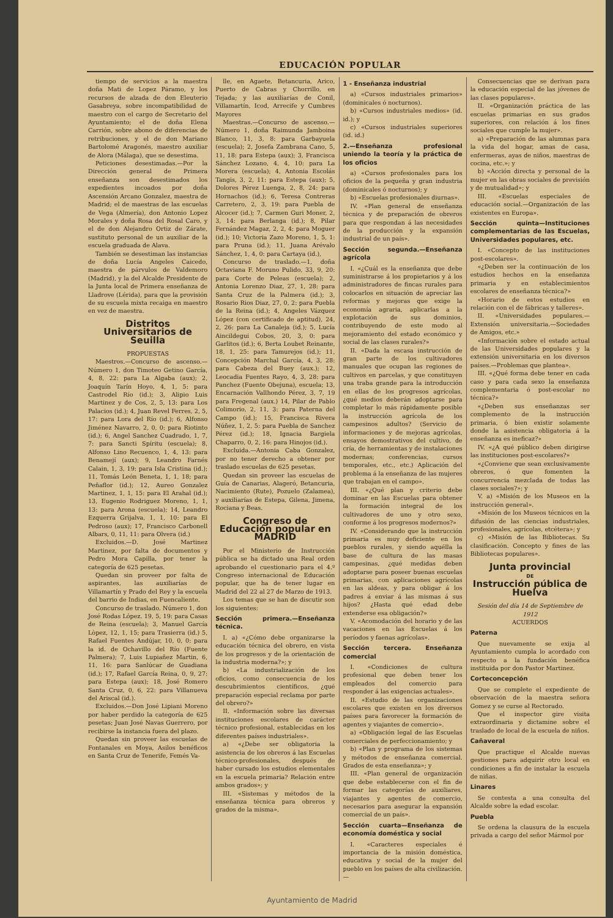EDUCACIÓN POPULAR
tiempo de servicios a la maestra doña Mati de Lopez Páramo, y los recursos de alzada de don Eleuterio Gasabreya, sobre incompatibilidad de maestro con el cargo de Secretario del Ayuntamiento; el de doña Elena Carrión, sobre abono de diferencias de retribuciones, y el de don Mariano Bartolomé Aragonés, maestro auxiliar de Alora (Málaga), que se desestima.
Peticiones desestimadas.—Por la Dirección general de Primera enseñanza son desestimados los expedientes incoados por doña Ascensión Arcano Gonzalez, maestra de Madrid; el de maestras de las escuelas de Vega (Almería), don Antonio Lopez Morales y doña Rosa del Rosal Caro, y el de don Alejandro Ortiz de Zárate, sustituto personal de un auxiliar de la escuela graduada de Alava.
También se desestiman las instancias de doña Lucía Angeles Caicedo, maestra de párvulos de Valdemoro (Madrid), y la del Alcalde Presidente de la Junta local de Primera enseñanza de Lladrove (Lérida), para que la provisión de su escuela mixta recaiga en maestro en vez de maestra.
Distritos Universitarios de Seuilla
PROPUESTAS
Maestros.—Concurso de ascenso.—Número 1, don Timoteo Getino García, 4, 8, 22: para La Algaba (aux); 2, Joaquín Tarín Hoyo, 4, 1, 5: para Castrodel Río (id.); 3, Alipio Luis Martinez y de Cos, 2, 5, 13: para Los Palacios (id.); 4, Juan Revel Ferres, 2, 5, 17: para Lora del Río (id.); 6, Alfonso Jiménez Navarro, 2, 0, 0: para Riotinto (id.); 6, Angel Sanchez Cuadrado, 1, 7, 7: para Sancti Spíritu (escuela); 8, Alfonso Lino Recuenco, 1, 4, 13: para Benamejí (aux); 9, Leandro Farnés Calain, 1, 3, 19: para Isla Cristina (id.); 11, Tomás León Beneta, 1, 1, 18; para Peñaflor (id.); 12, Aureo Gonzalez Martinez, 1, 1, 15: para El Arahal (id.); 13, Eugenio Rodriguez Moreno, 1, 1, 13: para Arona (escuela); 14, Leandro Ezquerra Grijalva, 1, 1, 10: para El Pedroso (aux); 17, Francisco Carbonell Albars, 0, 11, 11: para Olvera (id.)
Excluidos.—D. José Martinez Martinez, por falta de documentos y Pedro Mora Capilla, por tener la categoría de 625 pesetas.
Quedan sin proveer por falta de aspirantes, las auxiliarías de Villamartín y Prado del Rey y la escuela del barrio de Indias, en Fuencaliente.
Concurso de traslado. Número 1, don José Rodas López. 19, 5, 19: para Casas de Reina (escuela); 3, Manuel García Lòpez, 12, 1, 15; para Trasierra (id.) 5, Rafael Fuentes Andújar, 10, 0, 0: para la id. de Ochavillo del Río (Fuente Palmera); 7, Luis Lupiañez Martin, 6, 11, 16: para Sanlúcar de Guadiana (id.); 17, Rafael García Reina, 0, 9, 27: para Estepa (aux); 18, José Romero Santa Cruz, 0, 6, 22: para Villanueva del Ariscal (id.).
Excluidos.—Don José Lipiani Moreno por haber perdido la categoría de 625 pesetas; Juan José Navas Guerrero, por recibirse la instancia fuera del plazo.
Quedan sin proveer las escuelas de Fontanales en Moya, Asilos benéficos en Santa Cruz de Tenerife, Femés Va-
lle, en Agaete, Betancuria, Arico, Puerto de Cabras y Chorrillo, en Tejada; y las auxiliarías de Conil, Villamartín, Icod, Arrecife y Cumbres Mayores
Maestras.—Concurso de ascenso.—Número 1, doña Raimunda Jamboina Blanco, 11, 3, 8: para Garbayuela (escuela); 2, Josefa Zambrana Cano, 5, 11, 18: para Estepa (aux); 3, Francisca Sánchez Lozano, 4, 4, 10: para La Morera (escuela); 4, Antonia Escolás Tangis, 3, 2, 11: para Estepa (aux); 5, Dolores Pérez Luenga, 2, 8, 24: para Hornachos (id.); 6, Teresa Contreras Carretero, 2, 3, 19: para Puebla de Alcocer (id.); 7, Carmen Guri Moner, 2, 3, 14: para Berlanga (id.); 8, Pilar Fernández Magaz, 2, 2, 4: para Moguer (id.); 10; Victoria Zazo Moreno, 1, 5, 1: para Pruna (id.); 11, Juana Arévalo Sánchez, 1, 4, 0: para Cartaya (id.),
Concurso de traslado.—1, doña Octaviana F. Moruno Pulido, 33, 9, 20: para Corte de Peleas (escuela); 2, Antonia Lorenzo Diaz, 27, 1, 28: para Santa Cruz de la Palmera (id.); 3, Rosario Rios Diaz, 27, 0, 2: para Puebla de la Reina (id.); 4, Angeles Vázquez López (con certificado de aptitud), 24, 2, 26: para La Canaleja (id.); 5, Lucía Aincildegui Cobos, 20, 3, 0: para Garlitos (id.); 6, Berta Loubet Reinante, 18, 1, 25: para Tamurejos (id.); 11, Concepción Marchal García, 4, 3, 28: para Cabeza del Buey (aux.); 12, Leocadia Fuentes Rayo, 4, 3, 28: para Panchez (Fuente Obejuna), escuela; 13, Encarnación Vallhondo Pérez, 3, 7, 19 para Fregenal (aux.) 14, Pilar de Pablo Colimorio, 2, 11, 3: para Paterna del Campo (id.); 15, Francisca Rivera Núñez, 1, 2, 5: para Puebla de Sanchez Pérez (id.); 18, Ignacia Bargiela Chaparro, 0, 2, 16: para Hinojos (id.).
Excluida.—Antonia Caba Gonzalez, por no tener derecho a obtener por traslado escuelas de 625 pesetas.
Quedan sin proveer las escuelas de Guía de Canarias, Alageró, Betancuria, Nacimiento (Rute), Pozuelo (Zalamea), y auxiliarías de Estepa, Gilena, Jimena, Rociana y Beas.
Congreso de Educación popular en
MADRID
Por el Ministerio de Instrucción pública se ha dictado una Real orden aprobando el cuestionario para el 4.º Congreso internacional de Educación popular, que ha de tener lugar en Madrid del 22 al 27 de Marzo de 1913.
Los temas que se han de discutir son los siguientes:
Sección primera.—Enseñanza técnica.
I. a) «¿Cómo debe organizarse la educación técnica del obrero, en vista de los progresos y de la orientación de la industria moderna?»; y
b) «La industrialización de los oficios, como consecuencia de los descubrimientos científicos, ¿qué preparación especial reclama por parte del obrero?»
II. «Información sobre las diversas instituciones escolares de carácter técnico profesional, establecidas en los diferentes países industriales».
a) «¿Debe ser obligatoria la asistencia de los obreros á las Escuelas técnico-profesionales, después de haber cursado los estudios elementales en la escuela primaria? Relación entre ambos grados»; y
III. «Sistemas y métodos de la enseñanza técnica para obreros y grados de la misma».
1 - Enseñanza industrial
a) «Cursos industriales primarios» (dominicales ó nocturnos).
b) «Cursos industriales medios» (id. id.); y
c) «Cursos industriales superiores (id. id.)
2.—Enseñanza profesional uniendo la teoría y la práctica de los oficios
a) «Cursos profesionales para los oficios de la pequeña y gran industria (dominicales ó nocturnos); y
b) «Escuelas profesionales diurnas».
IV. «Plan general de enseñanza técnica y de preparación de obreros para que respondan á las necesidades de la producción y la expansión industrial de un país».
Sección segunda.—Enseñanza agrícola
I. «¿Cuál es la enseñanza que debe suministrarse á los propietarios y á los administradores de fincas rurales para colocarlos en situación de apreciar las reformas y mejoras que exige la economía agraria, aplicarlas a la explotación de sus dominios, contribuyendo de este modo al mejoramiento del estado económico y social de las clases rurales?»
II. «Dada la escasa instrucción de gran parte de los cultivadores manuales que ocupan las regiones de cultivos en parcelas, y que constituyen una traba grande para la introducción en ellas de los progresos agrícolas, ¿qué medios deberán adoptarse para completar lo más rápidamente posible la instrucción agrícola de los campesinos adultos? (Servicio de informaciones y de mejoras agrícolas, ensayos demostrativos del cultivo, de cría, de herramientas y de instalaciones modernas; conferencias, cursos temporales, etc., etc.) Aplicación del problema á la enseñanza de las mujeres que trabajan en el campo».
III. «¿Qué plan y criterio debe dominar en las Escuelas para obtener la formación integral de los cultivadores de uno y otro sexo, conforme á los progresos modernos?»
IV. «Considerando que la instrucción primaria es muy deficiente en los pueblos rurales, y siendo aquélla la base de cultura de las masas campesinas, ¿qué medidas deben adoptarse para poseer buenas escuelas primarias, con aplicaciones agrícolas en las aldeas, y para obligar á los padres á enviar á las mismas á sus hijos? ¿Hasta qué edad debe extenderse esa obligación?»
V. «Acomodación del horario y de las vacaciones en las Escuelas á los períodos y faenas agrícolas».
Sección tercera. Enseñanza comercial
I. «Condiciones de cultura profesional que deben tener los empleados del comercio para responder á las exigencias actuales».
II. «Estudio de las organizaciones escolares que existen en los diversos países para favorecer la formación de agentes y viajantes de comercio».
a) «Obligación legal de las Escuelas comerciales de perfeccionamiento; y
b) «Plan y programa de los sistemas y métodos de enseñanza comercial. Grados de esta enseñanza»; y
III. «Plan general de organización que debe establecerse con el fin de formar las categorías de auxiliares, viajantes y agentes de comercio, necesarios para asegurar la expansión comercial de un país».
Sección cuarta—Enseñanza de economía doméstica y social
I. «Caracteres especiales é importancia de la misión doméstica, educativa y social de la mujer del pueblo en los países de alta civilización.—
Consecuencias que se derivan para la educación especial de las jóvenes de las clases populares».
II. «Organización práctica de las escuelas primarias en sus grados superiores, con relación á los fines sociales que cumple la mujer».
a) «Preparación de las alumnas para la vida del hogar, amas de casa, enfermeras, ayas de niños, maestras de cocina, etc.»; y
b) «Acción directa y personal de la mujer en las obras sociales de previsión y de mutualidad»; y
III. «Escuelas especiales de educación social.—Organización de las existentes en Europa».
Sección quinta—Instituciones complementarias de las Escuelas, Universidades populares, etc.
I. «Concepto de las instituciones post-escolares».
«¿Deben ser la continuación de los estudios hechos en la enseñanza primaria y en establecimientos escolares de enseñanza técnica?»
«Horario de estos estudios en relación con el de fábricas y talleres».
II. «Universidades populares.—Extensión universitaria.—Sociedades de Amigos, etc.»
«Información sobre el estado actual de las Universidades populares y la extensión universitaria en los diversos países.—Problemas que plantea».
III. «¿Qué forma debe tener en cada caso y para cada sexo la enseñanza complementaria ó post-escolar no técnica?»
«¿Deben sus enseñanzas ser complemento de la instrucción primaria, ó bien existir solamente donde la asistencia obligatoria á la enseñanza es ineficaz?»
IV. «¿A qué público deben dirigirse las instituciones post-escolares?»
«¿Conviene que sean exclusivamente obreros, ó que fomenten la concurrencia mezclada de todas las clases sociales?»; y
V. a) «Misión de los Museos en la instrucción general».
«Misión de los Museos técnicos en la difusión de las ciencias industriales, profesionales, agrícolas, etcétera»; y
c) «Misión de las Bibliotecas. Su clasificación. Concepto y fines de las Bibliotecas populares».
Junta provincial
DE
Instrucción pública de Huelva
Sesión del día 14 de Septiembre de 1912
ACUERDOS
Paterna
Que nuevamente se exija al Ayuntamiento cumpla lo acordado con respecto a la fundación benéfica instituida por don Pastor Martinez.
Corteconcepción
Que se complete el expediente de observación de la maestra señora Gomez y se curse al Rectorado.
Que el inspector gire visita extraordinaria y dictamine sobre el traslado de local de la escuela de niños.
Cañaveral
Que practique el Alcalde nuevas gestiones para adquirir otro local en condiciones a fin de instalar la escuela de niñas.
Linares
Se contesta a una consulta del Alcalde sobre la edad escolar.
Puebla
Se ordena la clausura de la escuela privada a cargo del señor Mármol por
Ayuntamiento de Madrid